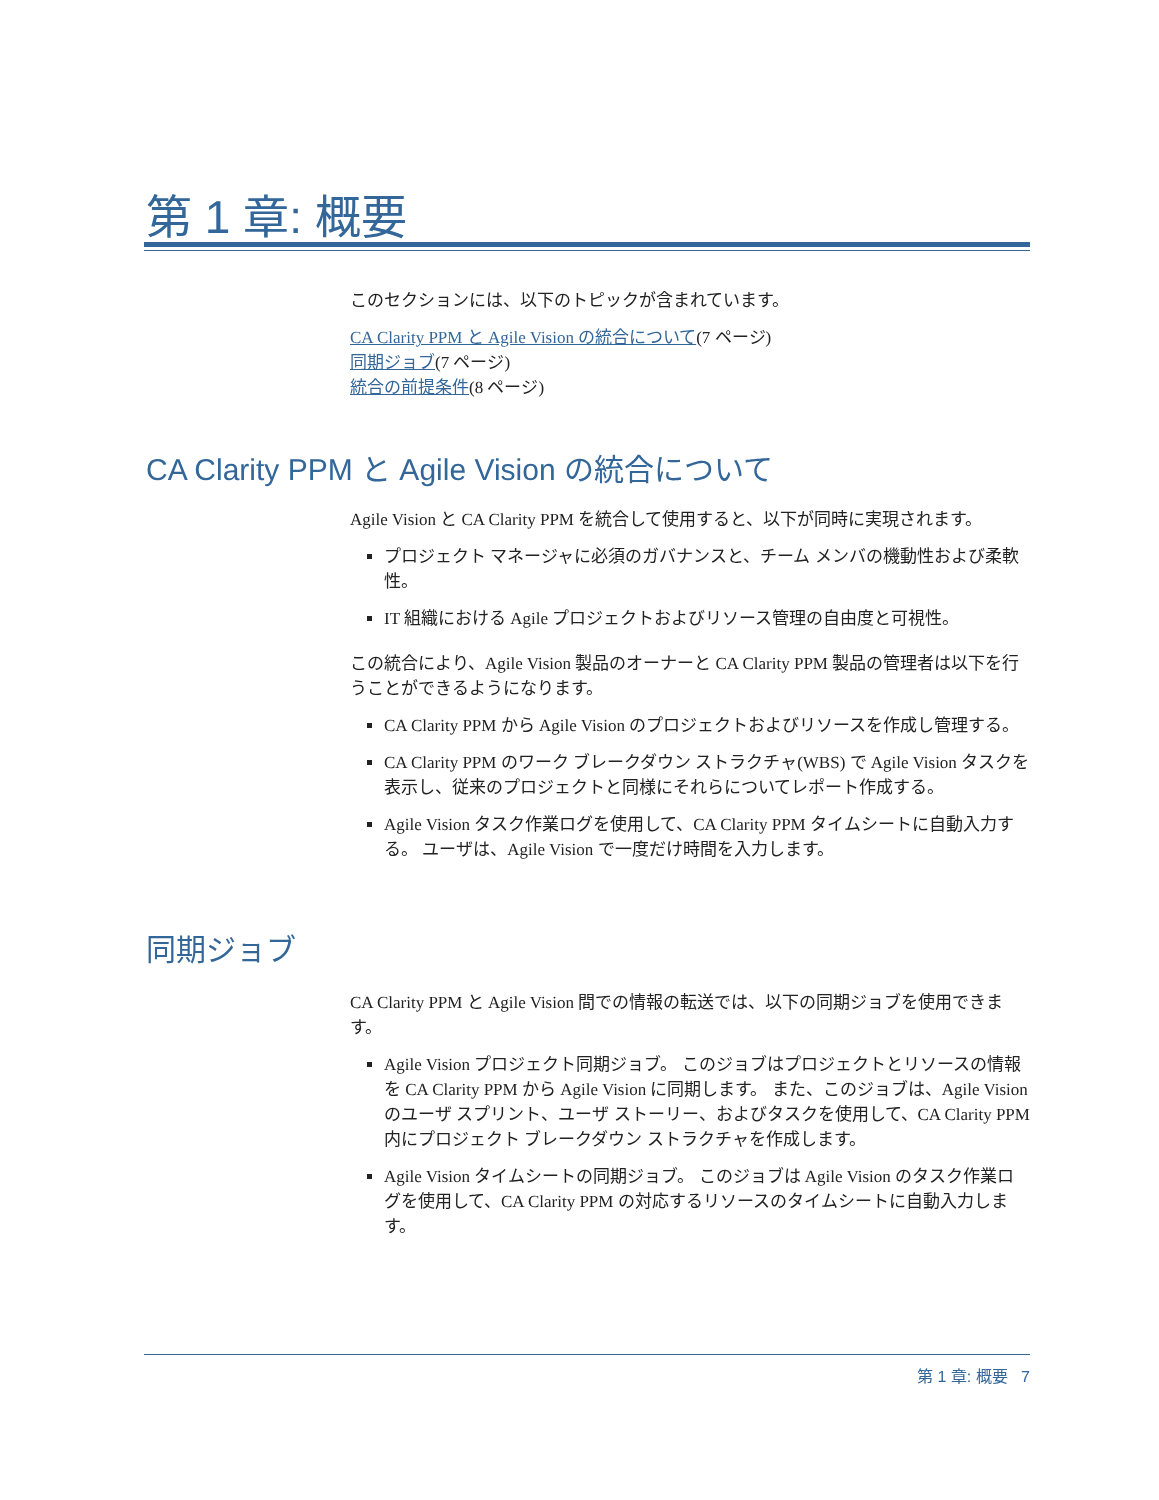第 1 章: 概要
このセクションには、以下のトピックが含まれています。
CA Clarity PPM と Agile Vision の統合について(7 ページ)
同期ジョブ(7 ページ)
統合の前提条件(8 ページ)
CA Clarity PPM と Agile Vision の統合について
Agile Vision と CA Clarity PPM を統合して使用すると、以下が同時に実現されます。
プロジェクト マネージャに必須のガバナンスと、チーム メンバの機動性および柔軟性。
IT 組織における Agile プロジェクトおよびリソース管理の自由度と可視性。
この統合により、Agile Vision 製品のオーナーと CA Clarity PPM 製品の管理者は以下を行うことができるようになります。
CA Clarity PPM から Agile Vision のプロジェクトおよびリソースを作成し管理する。
CA Clarity PPM のワーク ブレークダウン ストラクチャ(WBS) で Agile Vision タスクを表示し、従来のプロジェクトと同様にそれらについてレポート作成する。
Agile Vision タスク作業ログを使用して、CA Clarity PPM タイムシートに自動入力する。 ユーザは、Agile Vision で一度だけ時間を入力します。
同期ジョブ
CA Clarity PPM と Agile Vision 間での情報の転送では、以下の同期ジョブを使用できます。
Agile Vision プロジェクト同期ジョブ。 このジョブはプロジェクトとリソースの情報を CA Clarity PPM から Agile Vision に同期します。 また、このジョブは、Agile Vision のユーザ スプリント、ユーザ ストーリー、およびタスクを使用して、CA Clarity PPM 内にプロジェクト ブレークダウン ストラクチャを作成します。
Agile Vision タイムシートの同期ジョブ。 このジョブは Agile Vision のタスク作業ログを使用して、CA Clarity PPM の対応するリソースのタイムシートに自動入力します。
第 1 章: 概要 7